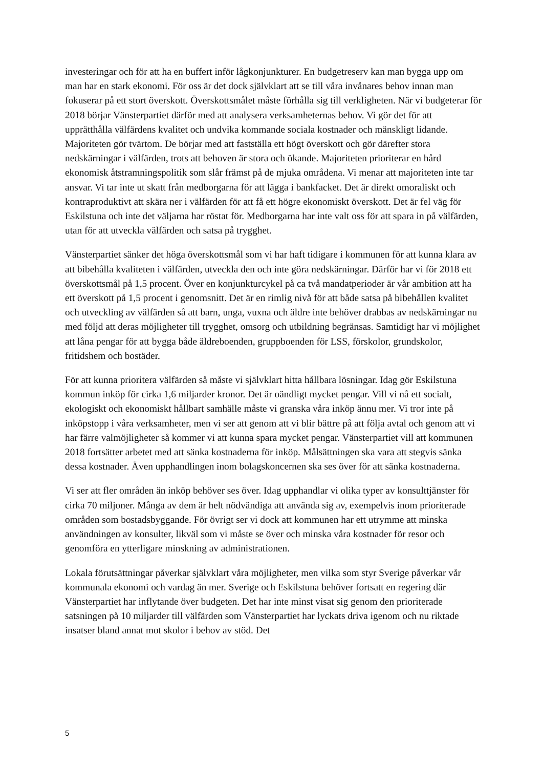investeringar och för att ha en buffert inför lågkonjunkturer. En budgetreserv kan man bygga upp om man har en stark ekonomi. För oss är det dock självklart att se till våra invånares behov innan man fokuserar på ett stort överskott. Överskottsmålet måste förhålla sig till verkligheten. När vi budgeterar för 2018 börjar Vänsterpartiet därför med att analysera verksamheternas behov. Vi gör det för att upprätthålla välfärdens kvalitet och undvika kommande sociala kostnader och mänskligt lidande. Majoriteten gör tvärtom. De börjar med att fastställa ett högt överskott och gör därefter stora nedskärningar i välfärden, trots att behoven är stora och ökande. Majoriteten prioriterar en hård ekonomisk åtstramningspolitik som slår främst på de mjuka områdena. Vi menar att majoriteten inte tar ansvar. Vi tar inte ut skatt från medborgarna för att lägga i bankfacket. Det är direkt omoraliskt och kontraproduktivt att skära ner i välfärden för att få ett högre ekonomiskt överskott. Det är fel väg för Eskilstuna och inte det väljarna har röstat för. Medborgarna har inte valt oss för att spara in på välfärden, utan för att utveckla välfärden och satsa på trygghet.
Vänsterpartiet sänker det höga överskottsmål som vi har haft tidigare i kommunen för att kunna klara av att bibehålla kvaliteten i välfärden, utveckla den och inte göra nedskärningar. Därför har vi för 2018 ett överskottsmål på 1,5 procent. Över en konjunkturcykel på ca två mandatperioder är vår ambition att ha ett överskott på 1,5 procent i genomsnitt. Det är en rimlig nivå för att både satsa på bibehållen kvalitet och utveckling av välfärden så att barn, unga, vuxna och äldre inte behöver drabbas av nedskärningar nu med följd att deras möjligheter till trygghet, omsorg och utbildning begränsas. Samtidigt har vi möjlighet att låna pengar för att bygga både äldreboenden, gruppboenden för LSS, förskolor, grundskolor, fritidshem och bostäder.
För att kunna prioritera välfärden så måste vi självklart hitta hållbara lösningar. Idag gör Eskilstuna kommun inköp för cirka 1,6 miljarder kronor. Det är oändligt mycket pengar. Vill vi nå ett socialt, ekologiskt och ekonomiskt hållbart samhälle måste vi granska våra inköp ännu mer. Vi tror inte på inköpstopp i våra verksamheter, men vi ser att genom att vi blir bättre på att följa avtal och genom att vi har färre valmöjligheter så kommer vi att kunna spara mycket pengar. Vänsterpartiet vill att kommunen 2018 fortsätter arbetet med att sänka kostnaderna för inköp. Målsättningen ska vara att stegvis sänka dessa kostnader. Även upphandlingen inom bolagskoncernen ska ses över för att sänka kostnaderna.
Vi ser att fler områden än inköp behöver ses över. Idag upphandlar vi olika typer av konsulttjänster för cirka 70 miljoner. Många av dem är helt nödvändiga att använda sig av, exempelvis inom prioriterade områden som bostadsbyggande. För övrigt ser vi dock att kommunen har ett utrymme att minska användningen av konsulter, likväl som vi måste se över och minska våra kostnader för resor och genomföra en ytterligare minskning av administrationen.
Lokala förutsättningar påverkar självklart våra möjligheter, men vilka som styr Sverige påverkar vår kommunala ekonomi och vardag än mer. Sverige och Eskilstuna behöver fortsatt en regering där Vänsterpartiet har inflytande över budgeten. Det har inte minst visat sig genom den prioriterade satsningen på 10 miljarder till välfärden som Vänsterpartiet har lyckats driva igenom och nu riktade insatser bland annat mot skolor i behov av stöd. Det
5